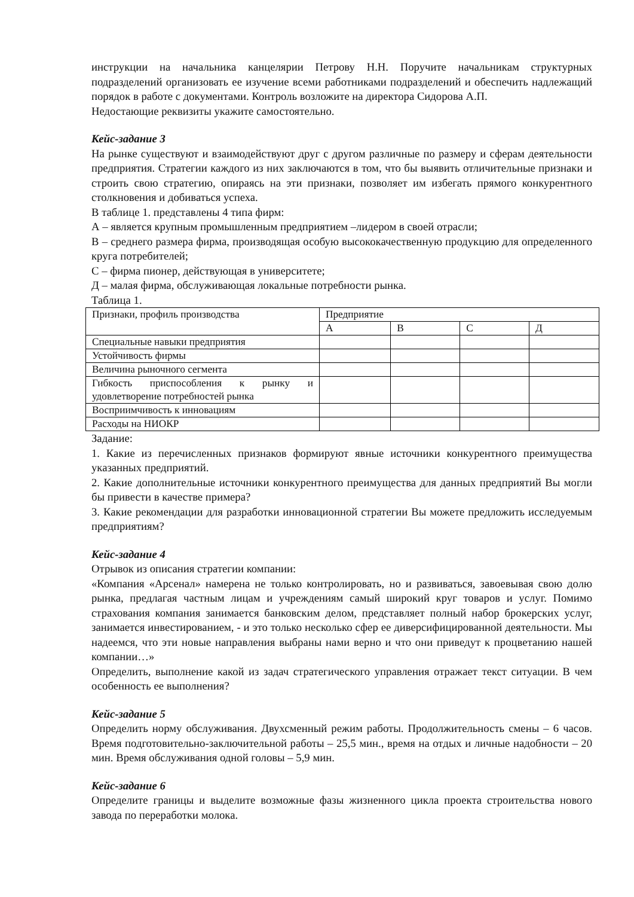инструкции на начальника канцелярии Петрову Н.Н. Поручите начальникам структурных подразделений организовать ее изучение всеми работниками подразделений и обеспечить надлежащий порядок в работе с документами. Контроль возложите на директора Сидорова А.П.
Недостающие реквизиты укажите самостоятельно.
Кейс-задание 3
На рынке существуют и взаимодействуют друг с другом различные по размеру и сферам деятельности предприятия. Стратегии каждого из них заключаются в том, что бы выявить отличительные признаки и строить свою стратегию, опираясь на эти признаки, позволяет им избегать прямого конкурентного столкновения и добиваться успеха.
В таблице 1. представлены 4 типа фирм:
А – является крупным промышленным предприятием –лидером в своей отрасли;
В – среднего размера фирма, производящая особую высококачественную продукцию для определенного круга потребителей;
С – фирма пионер, действующая в университете;
Д – малая фирма, обслуживающая локальные потребности рынка.
Таблица 1.
| Признаки, профиль производства | Предприятие | | | |
| | А | В | С | Д |
| Специальные навыки предприятия | | | | |
| Устойчивость фирмы | | | | |
| Величина рыночного сегмента | | | | |
| Гибкость приспособления к рынку и удовлетворение потребностей рынка | | | | |
| Восприимчивость к инновациям | | | | |
| Расходы на НИОКР | | | | |
Задание:
1. Какие из перечисленных признаков формируют явные источники конкурентного преимущества указанных предприятий.
2. Какие дополнительные источники конкурентного преимущества для данных предприятий Вы могли бы привести в качестве примера?
3. Какие рекомендации для разработки инновационной стратегии Вы можете предложить исследуемым предприятиям?
Кейс-задание 4
Отрывок из описания стратегии компании:
«Компания «Арсенал» намерена не только контролировать, но и развиваться, завоевывая свою долю рынка, предлагая частным лицам и учреждениям самый широкий круг товаров и услуг. Помимо страхования компания занимается банковским делом, представляет полный набор брокерских услуг, занимается инвестированием, - и это только несколько сфер ее диверсифицированной деятельности. Мы надеемся, что эти новые направления выбраны нами верно и что они приведут к процветанию нашей компании…»
Определить, выполнение какой из задач стратегического управления отражает текст ситуации. В чем особенность ее выполнения?
Кейс-задание 5
Определить норму обслуживания. Двухсменный режим работы. Продолжительность смены – 6 часов. Время подготовительно-заключительной работы – 25,5 мин., время на отдых и личные надобности – 20 мин. Время обслуживания одной головы – 5,9 мин.
Кейс-задание 6
Определите границы и выделите возможные фазы жизненного цикла проекта строительства нового завода по переработки молока.